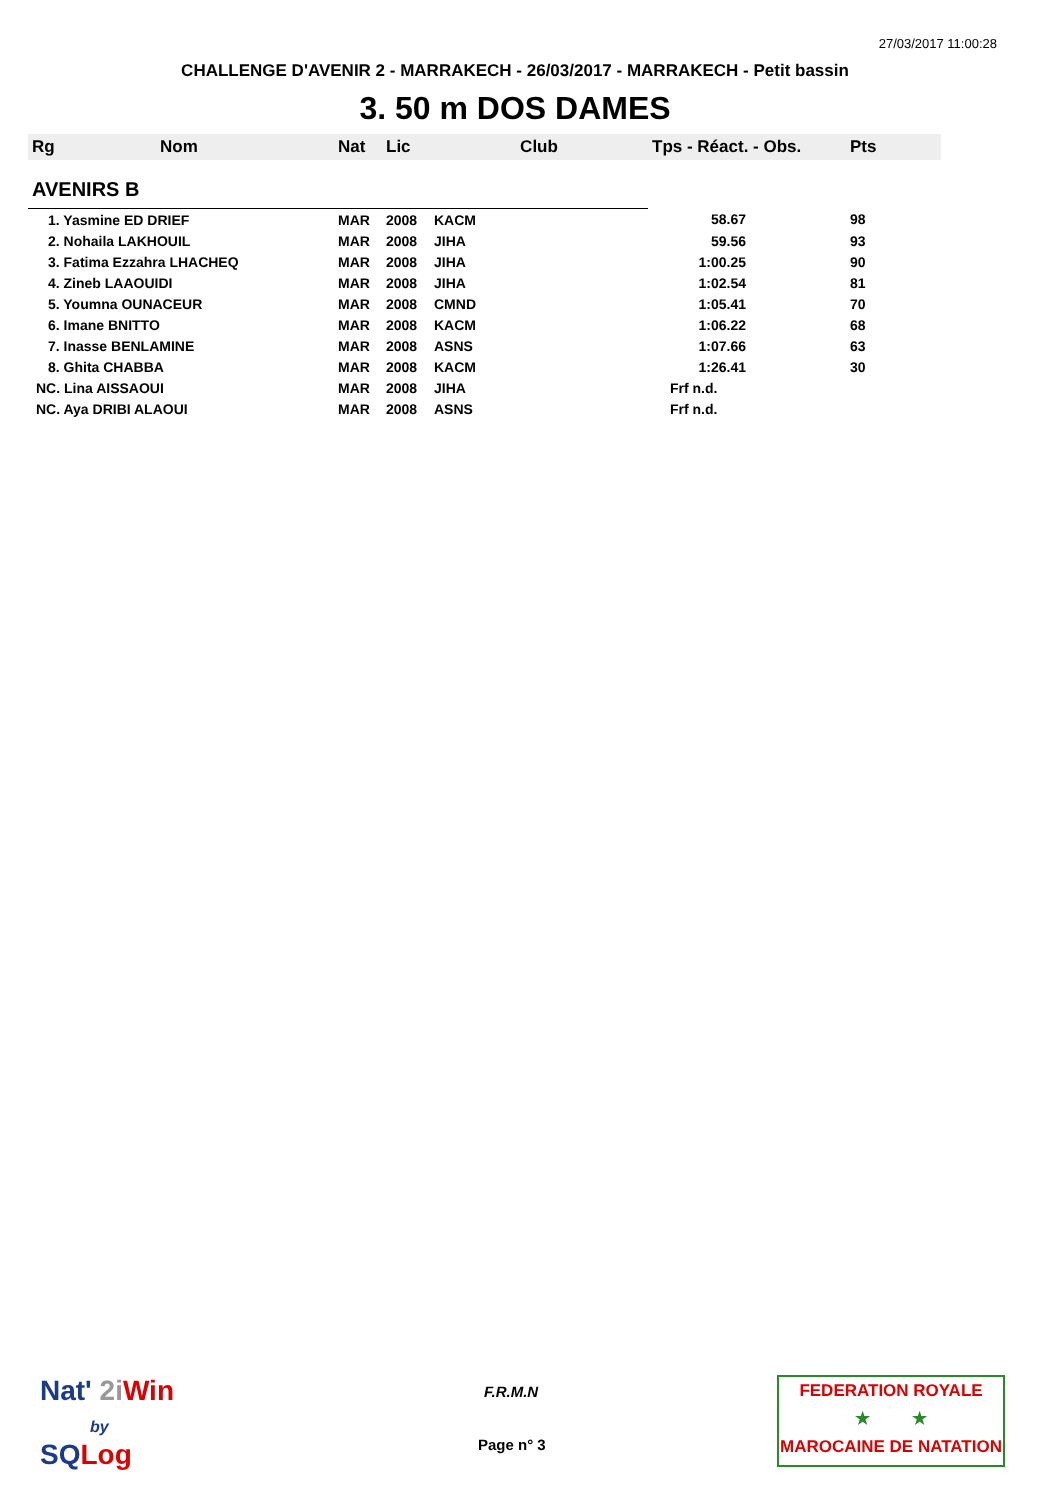27/03/2017 11:00:28
CHALLENGE D'AVENIR 2 - MARRAKECH - 26/03/2017 - MARRAKECH - Petit bassin
3. 50 m DOS DAMES
| Rg | Nom | Nat | Lic | Club | Tps - Réact. - Obs. | Pts |
| --- | --- | --- | --- | --- | --- | --- |
| AVENIRS B | | | | | | |
| 1. Yasmine ED DRIEF | | MAR | 2008 | KACM | 58.67 | 98 |
| 2. Nohaila LAKHOUIL | | MAR | 2008 | JIHA | 59.56 | 93 |
| 3. Fatima Ezzahra LHACHEQ | | MAR | 2008 | JIHA | 1:00.25 | 90 |
| 4. Zineb LAAOUIDI | | MAR | 2008 | JIHA | 1:02.54 | 81 |
| 5. Youmna OUNACEUR | | MAR | 2008 | CMND | 1:05.41 | 70 |
| 6. Imane BNITTO | | MAR | 2008 | KACM | 1:06.22 | 68 |
| 7. Inasse BENLAMINE | | MAR | 2008 | ASNS | 1:07.66 | 63 |
| 8. Ghita CHABBA | | MAR | 2008 | KACM | 1:26.41 | 30 |
| NC. Lina AISSAOUI | | MAR | 2008 | JIHA | Frf n.d. | |
| NC. Aya DRIBI ALAOUI | | MAR | 2008 | ASNS | Frf n.d. | |
Nat' 2i Win
by
SQ Log
F.R.M.N
Page n° 3
FEDERATION ROYALE
★ ★
MAROCAINE DE NATATION